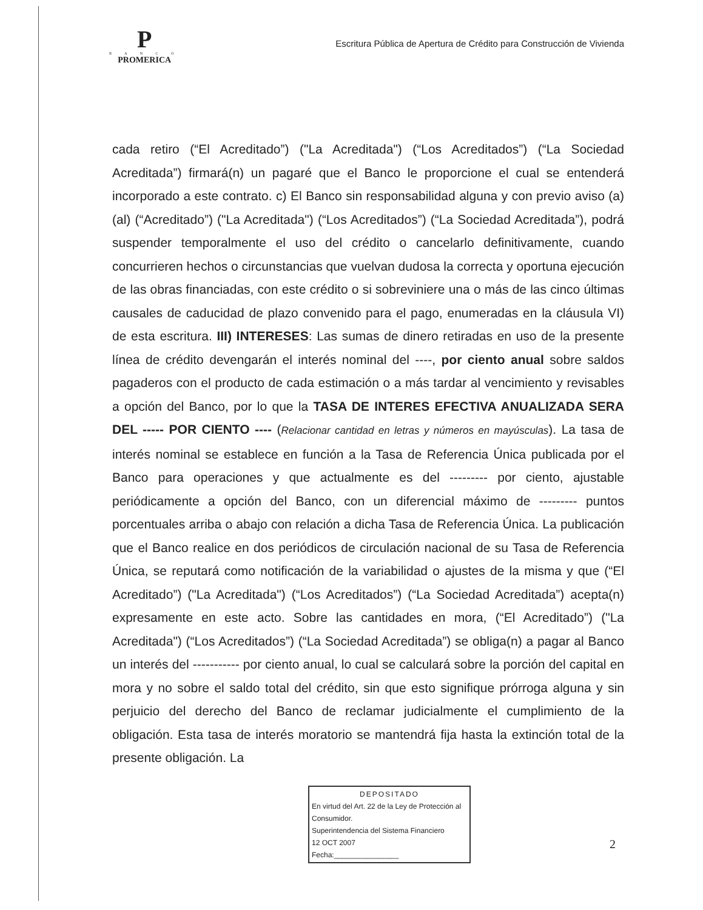P
B A N C O
PROMERICA
Escritura Pública de Apertura de Crédito para Construcción de Vivienda
cada retiro (“El Acreditado”) ("La Acreditada") (“Los Acreditados”) (“La Sociedad Acreditada”) firmará(n) un pagaré que el Banco le proporcione el cual se entenderá incorporado a este contrato. c) El Banco sin responsabilidad alguna y con previo aviso (a) (al) (“Acreditado”) ("La Acreditada") (“Los Acreditados”) (“La Sociedad Acreditada”), podrá suspender temporalmente el uso del crédito o cancelarlo definitivamente, cuando concurrieren hechos o circunstancias que vuelvan dudosa la correcta y oportuna ejecución de las obras financiadas, con este crédito o si sobreviniere una o más de las cinco últimas causales de caducidad de plazo convenido para el pago, enumeradas en la cláusula VI) de esta escritura. III) INTERESES: Las sumas de dinero retiradas en uso de la presente línea de crédito devengarán el interés nominal del ----, por ciento anual sobre saldos pagaderos con el producto de cada estimación o a más tardar al vencimiento y revisables a opción del Banco, por lo que la TASA DE INTERES EFECTIVA ANUALIZADA SERA DEL ----- POR CIENTO ---- (Relacionar cantidad en letras y números en mayúsculas). La tasa de interés nominal se establece en función a la Tasa de Referencia Única publicada por el Banco para operaciones y que actualmente es del --------- por ciento, ajustable periódicamente a opción del Banco, con un diferencial máximo de --------- puntos porcentuales arriba o abajo con relación a dicha Tasa de Referencia Única. La publicación que el Banco realice en dos periódicos de circulación nacional de su Tasa de Referencia Única, se reputará como notificación de la variabilidad o ajustes de la misma y que (“El Acreditado”) ("La Acreditada") (“Los Acreditados”) (“La Sociedad Acreditada”) acepta(n) expresamente en este acto. Sobre las cantidades en mora, (“El Acreditado”) ("La Acreditada") (“Los Acreditados”) (“La Sociedad Acreditada”) se obliga(n) a pagar al Banco un interés del ----------- por ciento anual, lo cual se calculará sobre la porción del capital en mora y no sobre el saldo total del crédito, sin que esto signifique prórroga alguna y sin perjuicio del derecho del Banco de reclamar judicialmente el cumplimiento de la obligación. Esta tasa de interés moratorio se mantendrá fija hasta la extinción total de la presente obligación. La
DEPOSITADO
En virtud del Art. 22 de la Ley de Protección al Consumidor.
Superintendencia del Sistema Financiero
12 OCT 2007
Fecha:________________
2